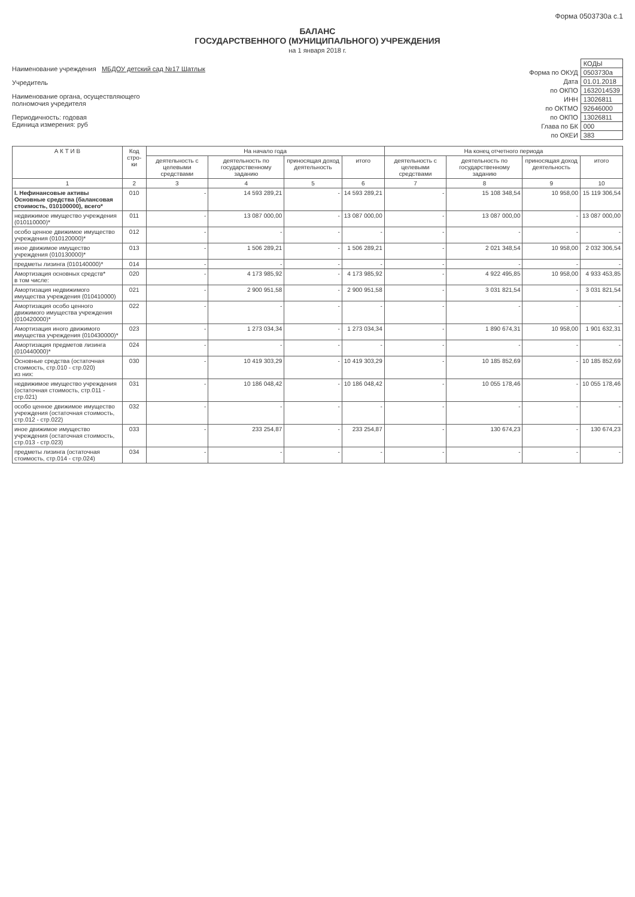Форма 0503730а с.1
БАЛАНС
ГОСУДАРСТВЕННОГО (МУНИЦИПАЛЬНОГО) УЧРЕЖДЕНИЯ
на 1 января 2018 г.
Наименование учреждения МБДОУ детский сад №17 Шатлык
Учредитель
Наименование органа, осуществляющего
полномочия учредителя
Периодичность: годовая
Единица измерения: руб
| | КОДЫ |
| Форма по ОКУД | 0503730а |
| Дата | 01.01.2018 |
| по ОКПО | 1632014539 |
| ИНН | 13026811 |
| по ОКТМО | 92646000 |
| по ОКПО | 13026811 |
| Глава по БК | 000 |
| по ОКЕИ | 383 |
| А К Т И В | Код стро-ки | На начало года | | | | На конец отчетного периода | | | |
| --- | --- | --- | --- | --- | --- | --- | --- | --- | --- |
| | | деятельность с целевыми средствами | деятельность по государственному заданию | приносящая доход деятельность | итого | деятельность с целевыми средствами | деятельность по государственному заданию | приносящая доход деятельность | итого |
| 1 | 2 | 3 | 4 | 5 | 6 | 7 | 8 | 9 | 10 |
| I. Нефинансовые активы Основные средства (балансовая стоимость, 010100000), всего* | 010 | - | 14 593 289,21 | - | 14 593 289,21 | - | 15 108 348,54 | 10 958,00 | 15 119 306,54 |
| недвижимое имущество учреждения (010110000)* | 011 | - | 13 087 000,00 | - | 13 087 000,00 | - | 13 087 000,00 | - | 13 087 000,00 |
| особо ценное движимое имущество учреждения (010120000)* | 012 | - | - | - | - | - | - | - | - |
| иное движимое имущество учреждения (010130000)* | 013 | - | 1 506 289,21 | - | 1 506 289,21 | - | 2 021 348,54 | 10 958,00 | 2 032 306,54 |
| предметы лизинга (010140000)* | 014 | - | - | - | - | - | - | - | - |
| Амортизация основных средств* в том числе: | 020 | - | 4 173 985,92 | - | 4 173 985,92 | - | 4 922 495,85 | 10 958,00 | 4 933 453,85 |
| Амортизация недвижимого имущества учреждения (010410000) | 021 | - | 2 900 951,58 | - | 2 900 951,58 | - | 3 031 821,54 | - | 3 031 821,54 |
| Амортизация особо ценного движимого имущества учреждения (010420000)* | 022 | - | - | - | - | - | - | - | - |
| Амортизация иного движимого имущества учреждения (010430000)* | 023 | - | 1 273 034,34 | - | 1 273 034,34 | - | 1 890 674,31 | 10 958,00 | 1 901 632,31 |
| Амортизация предметов лизинга (010440000)* | 024 | - | - | - | - | - | - | - | - |
| Основные средства (остаточная стоимость, стр.010 - стр.020) из них: | 030 | - | 10 419 303,29 | - | 10 419 303,29 | - | 10 185 852,69 | - | 10 185 852,69 |
| недвижимое имущество учреждения (остаточная стоимость, стр.011 - стр.021) | 031 | - | 10 186 048,42 | - | 10 186 048,42 | - | 10 055 178,46 | - | 10 055 178,46 |
| особо ценное движимое имущество учреждения (остаточная стоимость, стр.012 - стр.022) | 032 | - | - | - | - | - | - | - | - |
| иное движимое имущество учреждения (остаточная стоимость, стр.013 - стр.023) | 033 | - | 233 254,87 | - | 233 254,87 | - | 130 674,23 | - | 130 674,23 |
| предметы лизинга (остаточная стоимость, стр.014 - стр.024) | 034 | - | - | - | - | - | - | - | - |